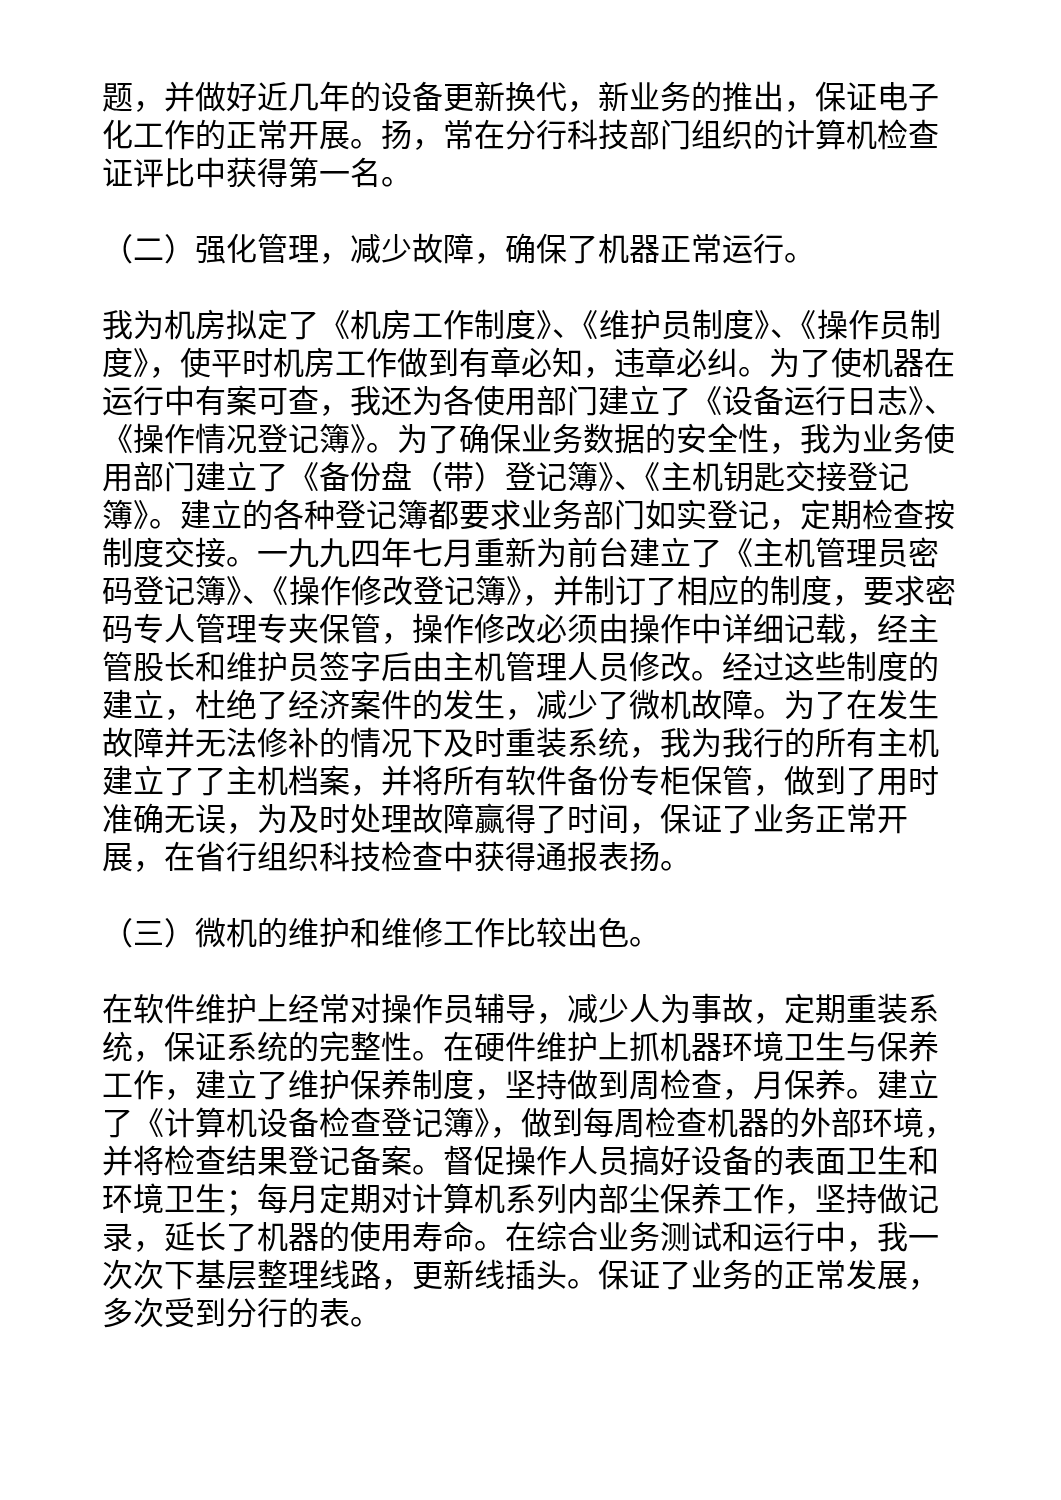题，并做好近几年的设备更新换代，新业务的推出，保证电子化工作的正常开展。扬，常在分行科技部门组织的计算机检查证评比中获得第一名。
（二）强化管理，减少故障，确保了机器正常运行。
我为机房拟定了《机房工作制度》、《维护员制度》、《操作员制度》，使平时机房工作做到有章必知，违章必纠。为了使机器在运行中有案可查，我还为各使用部门建立了《设备运行日志》、《操作情况登记簿》。为了确保业务数据的安全性，我为业务使用部门建立了《备份盘（带）登记簿》、《主机钥匙交接登记簿》。建立的各种登记簿都要求业务部门如实登记，定期检查按制度交接。一九九四年七月重新为前台建立了《主机管理员密码登记簿》、《操作修改登记簿》，并制订了相应的制度，要求密码专人管理专夹保管，操作修改必须由操作中详细记载，经主管股长和维护员签字后由主机管理人员修改。经过这些制度的建立，杜绝了经济案件的发生，减少了微机故障。为了在发生故障并无法修补的情况下及时重装系统，我为我行的所有主机建立了了主机档案，并将所有软件备份专柜保管，做到了用时准确无误，为及时处理故障赢得了时间，保证了业务正常开展，在省行组织科技检查中获得通报表扬。
（三）微机的维护和维修工作比较出色。
在软件维护上经常对操作员辅导，减少人为事故，定期重装系统，保证系统的完整性。在硬件维护上抓机器环境卫生与保养工作，建立了维护保养制度，坚持做到周检查，月保养。建立了《计算机设备检查登记簿》，做到每周检查机器的外部环境，并将检查结果登记备案。督促操作人员搞好设备的表面卫生和环境卫生；每月定期对计算机系列内部尘保养工作，坚持做记录，延长了机器的使用寿命。在综合业务测试和运行中，我一次次下基层整理线路，更新线插头。保证了业务的正常发展，多次受到分行的表。